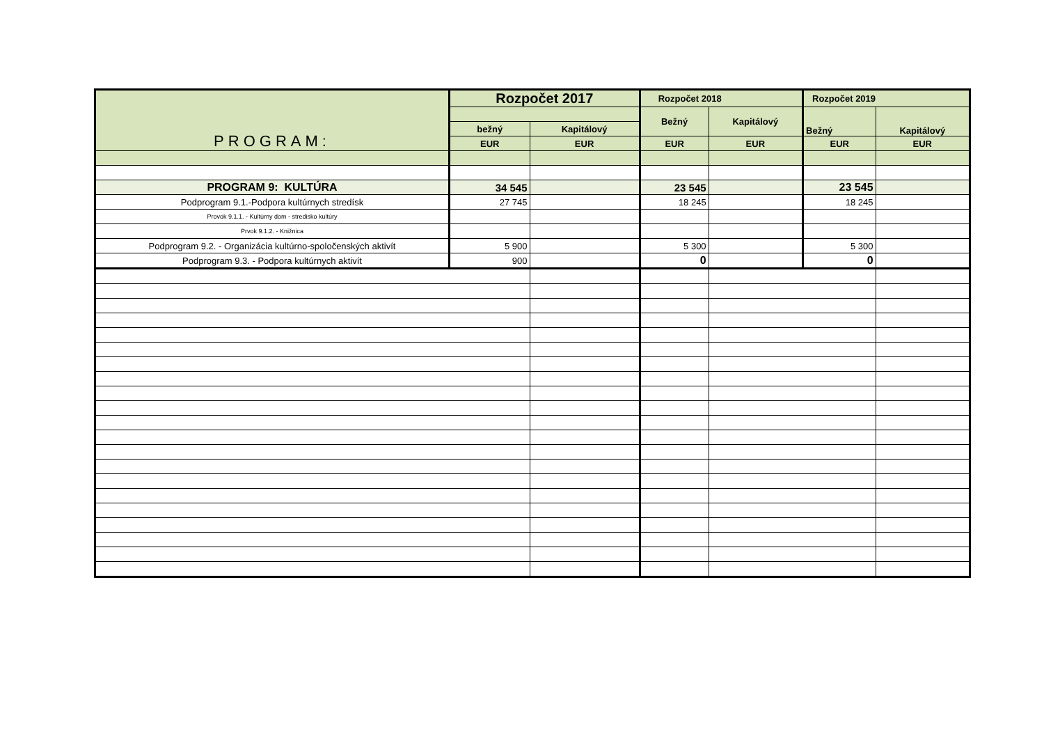| PROGRAM: | Rozpočet 2017 | | Rozpočet 2018 | | Rozpočet 2019 | |
| --- | --- | --- | --- | --- | --- | --- |
| | | | Bežný | Kapitálový | Bežný | Kapitálový |
| | bežný | Kapitálový | | | | |
| | EUR | EUR | EUR | EUR | EUR | EUR |
| PROGRAM 9: KULTÚRA | 34 545 | | 23 545 | | 23 545 | |
| Podprogram 9.1.-Podpora kultúrnych stredísk | 27 745 | | 18 245 | | 18 245 | |
| Provok 9.1.1. - Kultúrny dom - stredisko kultúry | | | | | | |
| Prvok 9.1.2. - Knižnica | | | | | | |
| Podprogram 9.2. - Organizácia kultúrno-spoločenských aktivít | 5 900 | | 5 300 | | 5 300 | |
| Podprogram 9.3. - Podpora kultúrnych aktivít | 900 | | 0 | | 0 | |